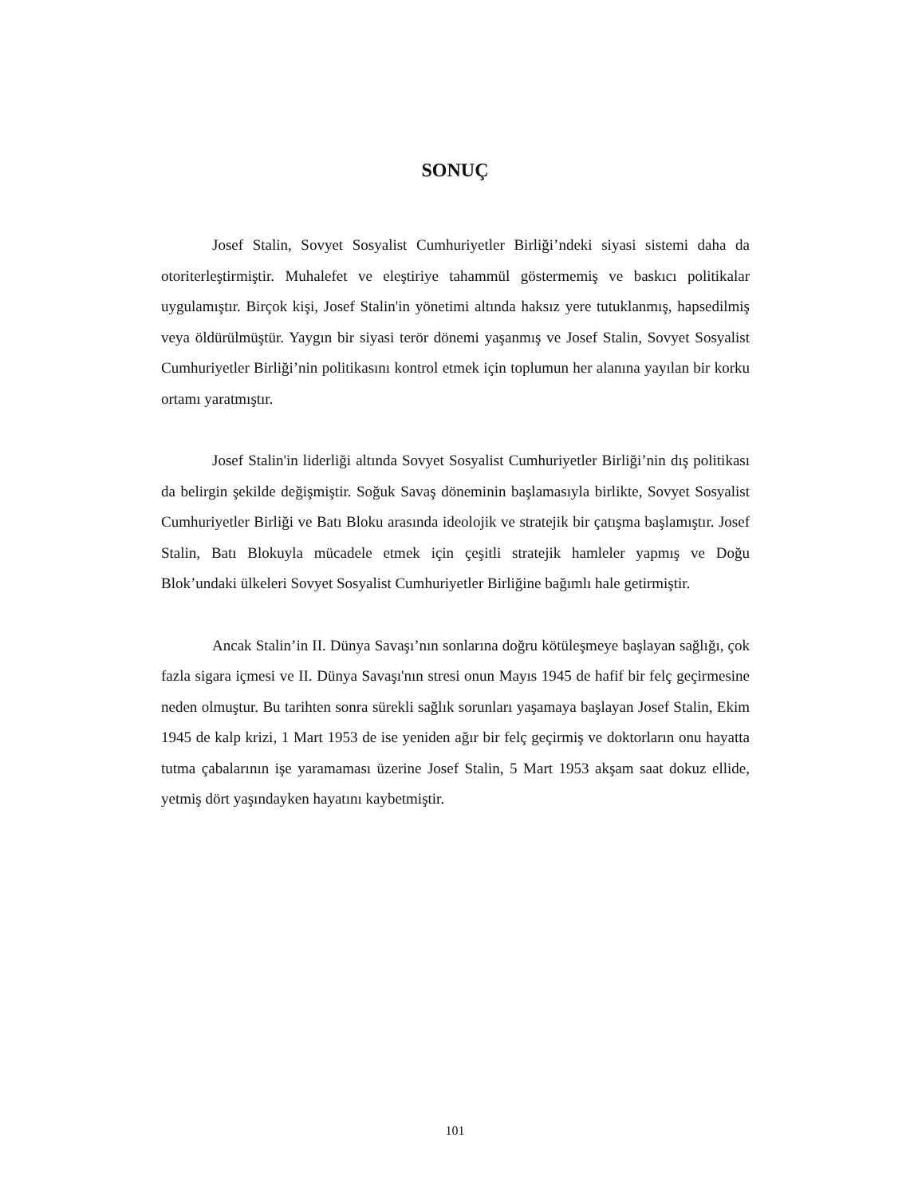SONUÇ
Josef Stalin, Sovyet Sosyalist Cumhuriyetler Birliği’ndeki siyasi sistemi daha da otoriterleştirmiştir. Muhalefet ve eleştiriye tahammül göstermemiş ve baskıcı politikalar uygulamıştır. Birçok kişi, Josef Stalin'in yönetimi altında haksız yere tutuklanmış, hapsedilmiş veya öldürülmüştür. Yaygın bir siyasi terör dönemi yaşanmış ve Josef Stalin, Sovyet Sosyalist Cumhuriyetler Birliği’nin politikasını kontrol etmek için toplumun her alanına yayılan bir korku ortamı yaratmıştır.
Josef Stalin'in liderliği altında Sovyet Sosyalist Cumhuriyetler Birliği’nin dış politikası da belirgin şekilde değişmiştir. Soğuk Savaş döneminin başlamasıyla birlikte, Sovyet Sosyalist Cumhuriyetler Birliği ve Batı Bloku arasında ideolojik ve stratejik bir çatışma başlamıştır. Josef Stalin, Batı Blokuyla mücadele etmek için çeşitli stratejik hamleler yapmış ve Doğu Blok’undaki ülkeleri Sovyet Sosyalist Cumhuriyetler Birliğine bağımlı hale getirmiştir.
Ancak Stalin’in II. Dünya Savaşı’nın sonlarına doğru kötüleşmeye başlayan sağlığı, çok fazla sigara içmesi ve II. Dünya Savaşı'nın stresi onun Mayıs 1945 de hafif bir felç geçirmesine neden olmuştur. Bu tarihten sonra sürekli sağlık sorunları yaşamaya başlayan Josef Stalin, Ekim 1945 de kalp krizi, 1 Mart 1953 de ise yeniden ağır bir felç geçirmiş ve doktorların onu hayatta tutma çabalarının işe yaramaması üzerine Josef Stalin, 5 Mart 1953 akşam saat dokuz ellide, yetmiş dört yaşındayken hayatını kaybetmiştir.
101